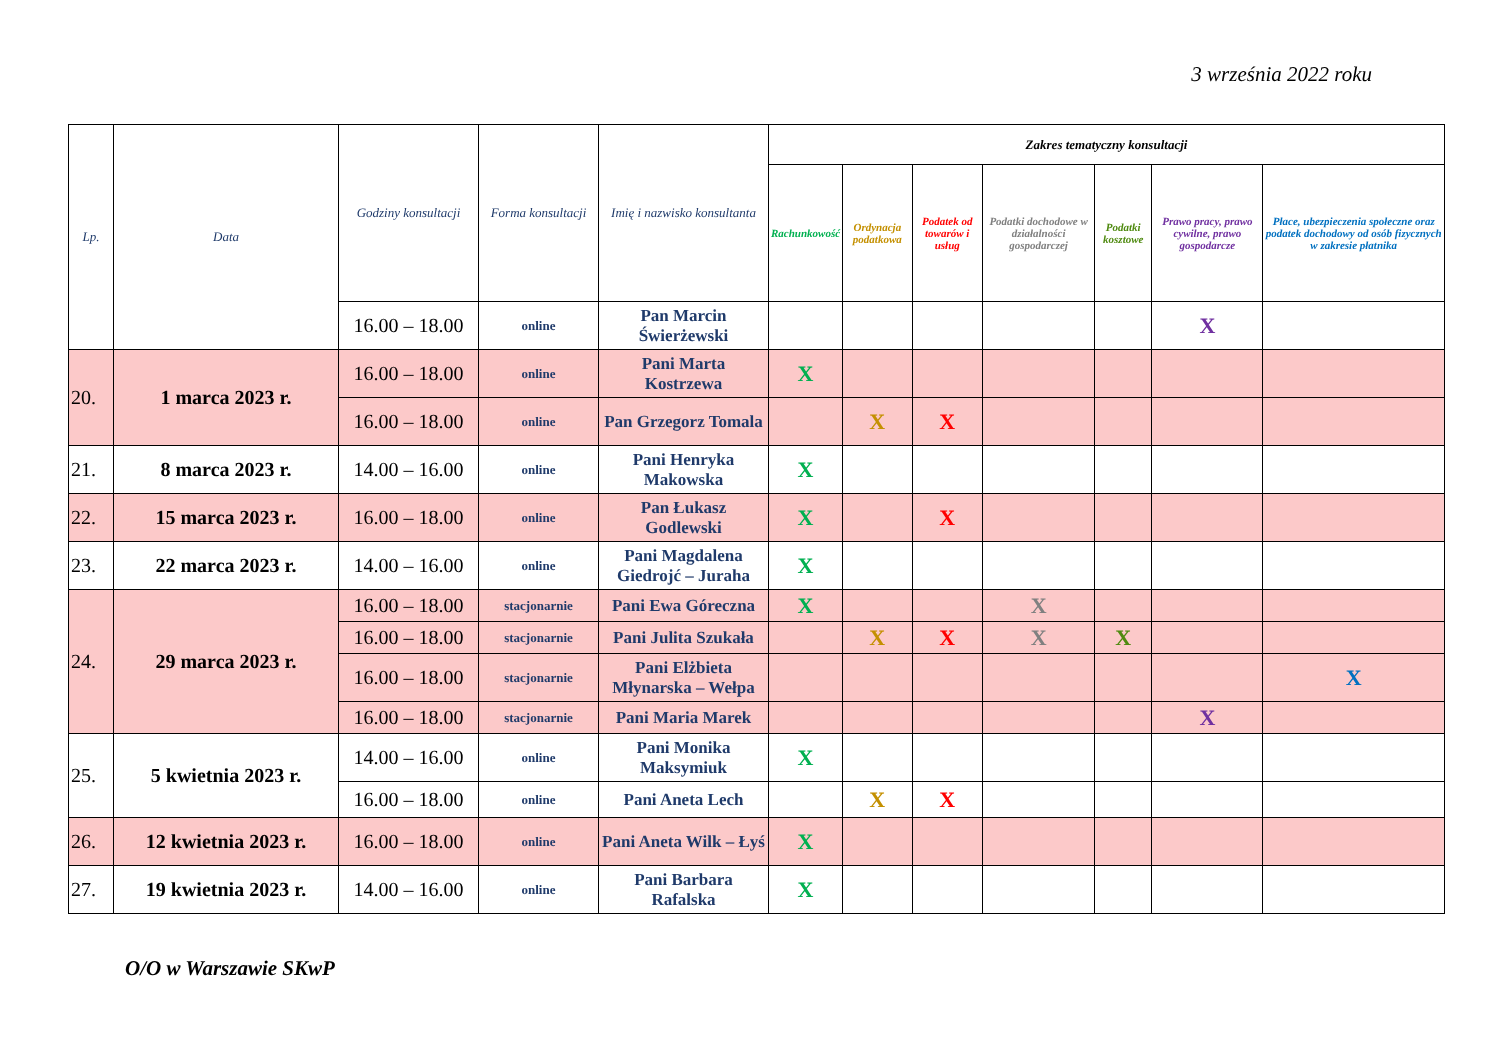3 września 2022 roku
| Lp. | Data | Godziny konsultacji | Forma konsultacji | Imię i nazwisko konsultanta | Zakres tematyczny konsultacji | | | | | | |
| --- | --- | --- | --- | --- | --- | --- | --- | --- | --- | --- | --- |
| | | | | | Rachunkowość | Ordynacja podatkowa | Podatek od towarów i usług | Podatki dochodowe w działalności gospodarczej | Podatki kosztowe | Prawo pracy, prawo cywilne, prawo gospodarcze | Płace, ubezpieczenia społeczne oraz podatek dochodowy od osób fizycznych w zakresie płatnika |
| | | 16.00 – 18.00 | online | Pan Marcin Świerżewski | | | | | | X | |
| 20. | 1 marca 2023 r. | 16.00 – 18.00 | online | Pani Marta Kostrzewa | X | | | | | | |
| | | 16.00 – 18.00 | online | Pan Grzegorz Tomala | | X | X | | | | |
| 21. | 8 marca 2023 r. | 14.00 – 16.00 | online | Pani Henryka Makowska | X | | | | | | |
| 22. | 15 marca 2023 r. | 16.00 – 18.00 | online | Pan Łukasz Godlewski | X | | X | | | | |
| 23. | 22 marca 2023 r. | 14.00 – 16.00 | online | Pani Magdalena Giedrojć – Juraha | X | | | | | | |
| 24. | 29 marca 2023 r. | 16.00 – 18.00 | stacjonarnie | Pani Ewa Góreczna | X | | | X | | | |
| | | 16.00 – 18.00 | stacjonarnie | Pani Julita Szukała | | X | X | X | X | | |
| | | 16.00 – 18.00 | stacjonarnie | Pani Elżbieta Młynarska – Wełpa | | | | | | | X |
| | | 16.00 – 18.00 | stacjonarnie | Pani Maria Marek | | | | | | X | |
| 25. | 5 kwietnia 2023 r. | 14.00 – 16.00 | online | Pani Monika Maksymiuk | X | | | | | | |
| | | 16.00 – 18.00 | online | Pani Aneta Lech | | X | X | | | | |
| 26. | 12 kwietnia 2023 r. | 16.00 – 18.00 | online | Pani Aneta Wilk – Łyś | X | | | | | | |
| 27. | 19 kwietnia 2023 r. | 14.00 – 16.00 | online | Pani Barbara Rafalska | X | | | | | | |
O/O w Warszawie SKwP